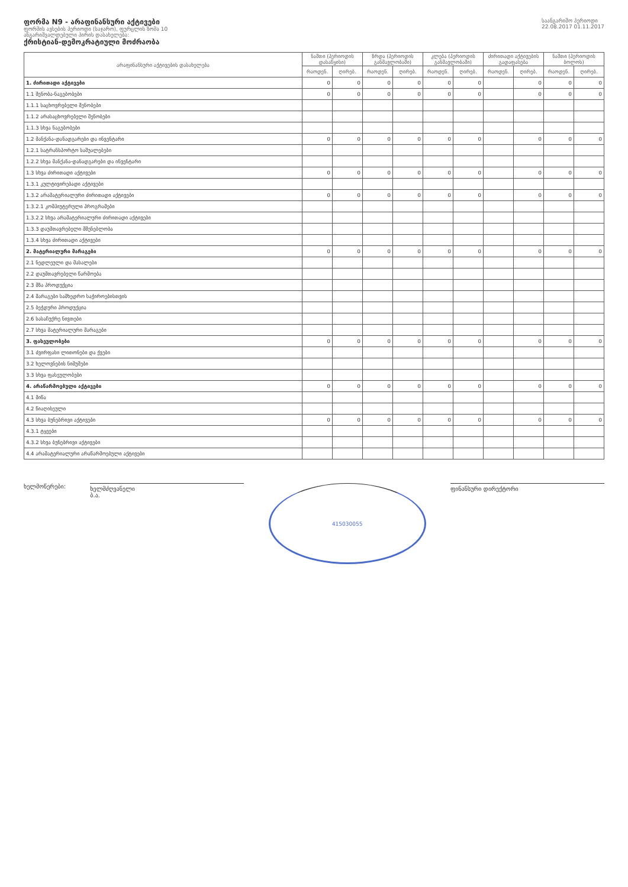ფორმა N9 - არაფინანსური აქტივები
ფორმის ავსების პერიოდი (საჯარო), ფურცლის ზომა 10
ანგარიშვალდებული პირის დასახელება:
ქრისტიან-დემოკრატიული მოძრაობა
საანგარიშო პერიოდი
22.08.2017 01.11.2017
| არაფინანსური აქტივების დასახელება | ნაშთი (პერიოდის დასაწყისი) | | ზრდა (პერიოდის განმავლობაში) | | კლება (პერიოდის განმავლობაში) | | ძირითადი აქტივების გადაფასება | | ნაშთი (პერიოდის ბოლოს) | |
| --- | --- | --- | --- | --- | --- | --- | --- | --- | --- | --- |
| | რაოდენ. | ღირებ. | რაოდენ. | ღირებ. | რაოდენ. | ღირებ. | რაოდენ. | ღირებ. | რაოდენ. | ღირებ. |
| 1. ძირითადი აქტივები | 0 | 0 | 0 | 0 | 0 | 0 | | 0 | 0 | 0 |
| 1.1 შენობა-ნაგებობები | 0 | 0 | 0 | 0 | 0 | 0 | | 0 | 0 | 0 |
| 1.1.1 საცხოვრებელი შენობები | | | | | | | | | | |
| 1.1.2 არასაცხოვრებელი შენობები | | | | | | | | | | |
| 1.1.3 სხვა ნაგებობები | | | | | | | | | | |
| 1.2 მანქანა-დანადგარები და ინვენტარი | 0 | 0 | 0 | 0 | 0 | 0 | | 0 | 0 | 0 |
| 1.2.1 სატრანსპორტო საშუალებები | | | | | | | | | | |
| 1.2.2 სხვა მანქანა-დანადგარები და ინვენტარი | | | | | | | | | | |
| 1.3 სხვა ძირითადი აქტივები | 0 | 0 | 0 | 0 | 0 | 0 | | 0 | 0 | 0 |
| 1.3.1 კულტივირებადი აქტივები | | | | | | | | | | |
| 1.3.2 არამატერიალური ძირითადი აქტივები | 0 | 0 | 0 | 0 | 0 | 0 | | 0 | 0 | 0 |
| 1.3.2.1 კომპიუტერული პროგრამები | | | | | | | | | | |
| 1.3.2.2 სხვა არამატერიალური ძირითადი აქტივები | | | | | | | | | | |
| 1.3.3 დაუმთავრებელი მშენებლობა | | | | | | | | | | |
| 1.3.4 სხვა ძირითადი აქტივები | | | | | | | | | | |
| 2. მატერიალური მარაგები | 0 | 0 | 0 | 0 | 0 | 0 | | 0 | 0 | 0 |
| 2.1 ნედლეული და მასალები | | | | | | | | | | |
| 2.2 დაუმთავრებელი წარმოება | | | | | | | | | | |
| 2.3 მზა პროდუქცია | | | | | | | | | | |
| 2.4 მარაგები სამხედრო საჭიროებისთვის | | | | | | | | | | |
| 2.5 ბეჭდური პროდუქცია | | | | | | | | | | |
| 2.6 სასაჩუქრე ნივთები | | | | | | | | | | |
| 2.7 სხვა მატერიალური მარაგები | | | | | | | | | | |
| 3. ფასეულობები | 0 | 0 | 0 | 0 | 0 | 0 | | 0 | 0 | 0 |
| 3.1 ძვირფასი ლითონები და ქვები | | | | | | | | | | |
| 3.2 ხელოვნების ნიმუშები | | | | | | | | | | |
| 3.3 სხვა ფასეულობები | | | | | | | | | | |
| 4. არაწარმოებული აქტივები | 0 | 0 | 0 | 0 | 0 | 0 | | 0 | 0 | 0 |
| 4.1 მიწა | | | | | | | | | | |
| 4.2 წიაღისეული | | | | | | | | | | |
| 4.3 სხვა ბუნებრივი აქტივები | 0 | 0 | 0 | 0 | 0 | 0 | | 0 | 0 | 0 |
| 4.3.1 ტყეები | | | | | | | | | | |
| 4.3.2 სხვა ბუნებრივი აქტივები | | | | | | | | | | |
| 4.4 არამატერიალური არაწარმოებული აქტივები | | | | | | | | | | |
ხელმოწერები:
ხელმძღვანელი
ბ.ა.
415030055
ფინანსური დირექტორი